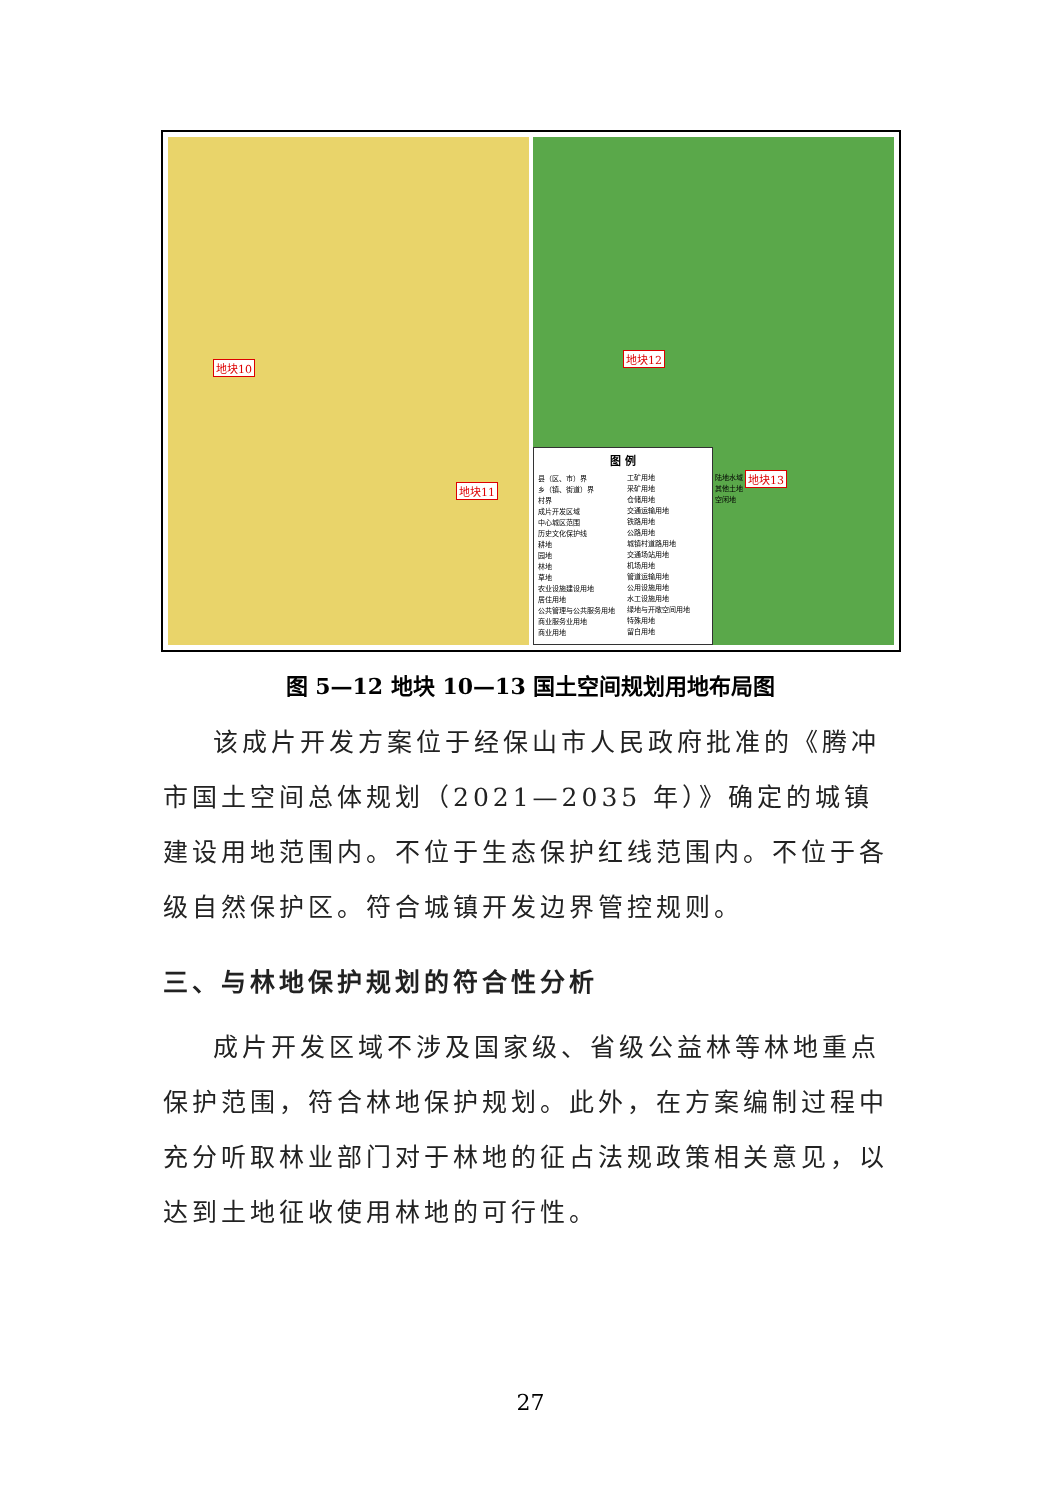地块10
地块11
地块12
地块13
图 例
县（区、市）界
乡（镇、街道）界
村界
成片开发区域
中心城区范围
历史文化保护线
耕地
园地
林地
草地
农业设施建设用地
居住用地
公共管理与公共服务用地
商业服务业用地
商业用地
工矿用地
采矿用地
仓储用地
交通运输用地
铁路用地
公路用地
城镇村道路用地
交通场站用地
机场用地
管道运输用地
公用设施用地
水工设施用地
绿地与开敞空间用地
特殊用地
留白用地
陆地水域
其他土地
空闲地
图 5—12 地块 10—13 国土空间规划用地布局图
该成片开发方案位于经保山市人民政府批准的《腾冲市国土空间总体规划（2021—2035 年）》确定的城镇建设用地范围内。不位于生态保护红线范围内。不位于各级自然保护区。符合城镇开发边界管控规则。
三、与林地保护规划的符合性分析
成片开发区域不涉及国家级、省级公益林等林地重点保护范围，符合林地保护规划。此外，在方案编制过程中充分听取林业部门对于林地的征占法规政策相关意见，以达到土地征收使用林地的可行性。
27